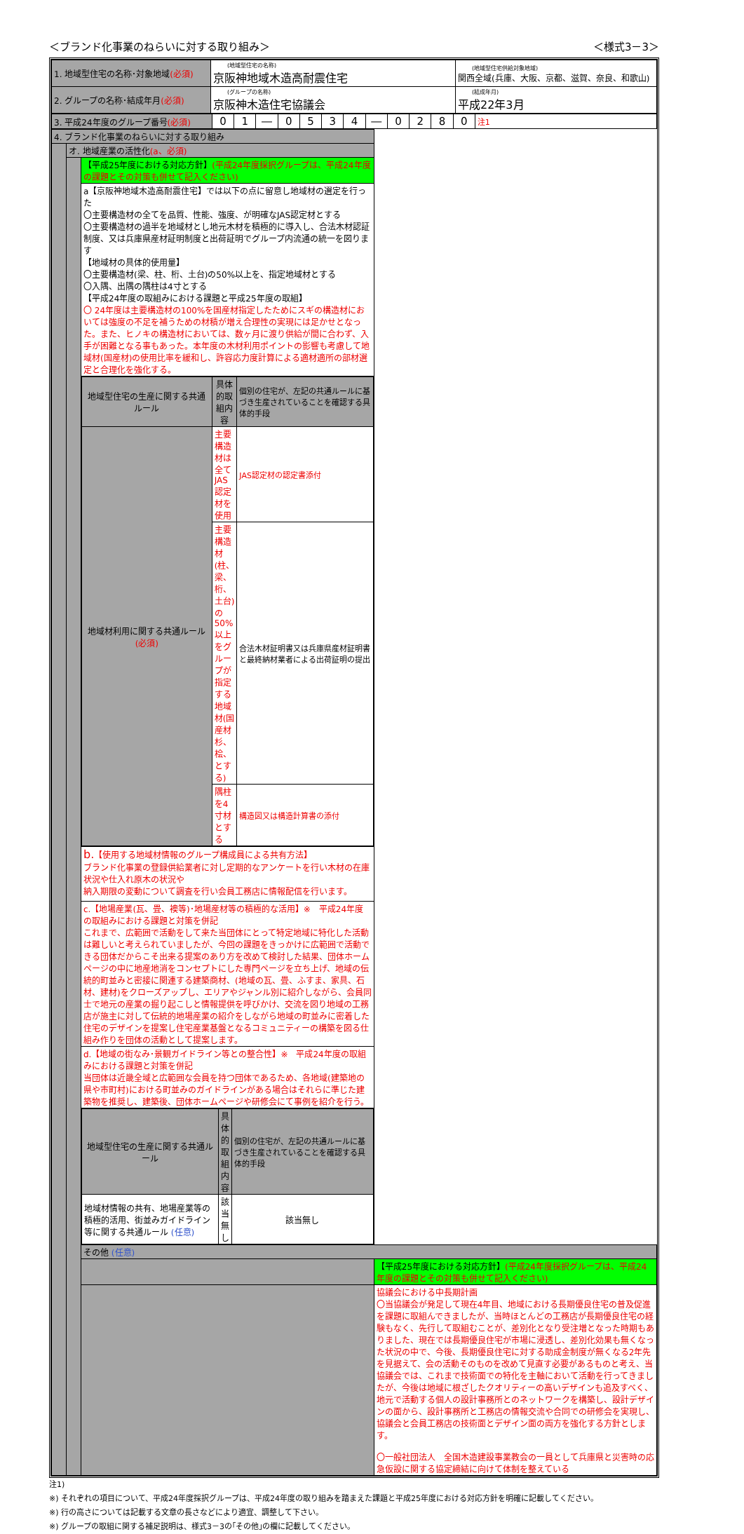＜ブランド化事業のねらいに対する取り組み＞ ＜様式3－3＞
| 1. 地域型住宅の名称･対象地域 (必須) | (地域型住宅の名称) 京阪神地域木造高耐震住宅 | (地域型住宅供給対象地域) 関西全域(兵庫、大阪、京都、滋賀、奈良、和歌山) |
| 2. グループの名称･結成年月 (必須) | (グループの名称) 京阪神木造住宅協議会 | (結成年月) 平成22年3月 |
| 3. 平成24年度のグループ番号 (必須) | 0 | 1 | ― | 0 | 5 | 3 | 4 | ― | 0 | 2 | 8 | 0 | 注1 |
| 4. ブランド化事業のねらいに対する取り組み | | | |
| | オ. 地域産業の活性化 (a、必須) | | |
| | | 【平成25年度における対応方針】 (平成24年度採択グループは、平成24年度の課題とその対策も併せて記入ください) | |
| | | a【京阪神地域木造高耐震住宅】では以下の点に留意し地域材の選定を行った 〇主要構造材の全てを品質、性能、強度、が明確なJAS認定材とする 〇主要構造材の過半を地域材とし地元木材を積極的に導入し、合法木材認証制度、又は兵庫県産材証明制度と出荷証明でグループ内流通の統一を図ります 【地域材の具体的使用量】 〇主要構造材(梁、柱、桁、土台)の50%以上を、指定地域材とする 〇入隅、出隅の隅柱は4寸とする 【平成24年度の取組みにおける課題と平成25年度の取組】 〇 24年度は主要構造材の100%を国産材指定したためにスギの構造材においては強度の不足を補うための材積が増え合理性の実現には足かせとなった。また、ヒノキの構造材においては、数ヶ月に渡り供給が間に合わず、入手が困難となる事もあった。本年度の木材利用ポイントの影響も考慮して地域材(国産材)の使用比率を緩和し、許容応力度計算による適材適所の部材選定と合理化を強化する。 | |
| | | / 地域型住宅の生産に関する共通ルール / 具体的取組内容 / 個別の住宅が、左記の共通ルールに基づき生産されていることを確認する具体的手段 / / --- / --- / --- / / 地域材利用に関する共通ルール (必須) / 主要構造材は全てJAS認定材を使用 / JAS認定材の認定書添付 / / / 主要構造材(柱、梁、桁、土台)の50%以上をグループが 指定する地域材(国産材 杉、桧、とする) / 合法木材証明書又は兵庫県産材証明書と最終納材業者による出荷証明の提出 / / / 隅柱を4寸材とする / 構造図又は構造計算書の添付 / | |
| | | b. 【使用する地域材情報のグループ構成員による共有方法】 ブランド化事業の登録供給業者に対し定期的なアンケートを行い木材の在庫状況や仕入れ原木の状況や 納入期限の変動について調査を行い会員工務店に情報配信を行います。 | |
| | | c.【地場産業(瓦、畳、襖等)･地場産材等の積極的な活用】※ 平成24年度の取組みにおける課題と対策を併記 これまで、広範囲で活動をして来た当団体にとって特定地域に特化した活動は難しいと考えられていましたが、今回の課題をきっかけに広範囲で活動できる団体だからこそ出来る提案のあり方を改めて検討した結果、団体ホームページの中に地産地消をコンセプトにした専門ページを立ち上げ、地域の伝統的町並みと密接に関連する建築商材、(地域の瓦、畳、ふすま、家具、石材、建材)をクローズアップし、エリアやジャンル別に紹介しながら、会員同士で地元の産業の掘り起こしと情報提供を呼びかけ、交流を図り地域の工務店が施主に対して伝統的地場産業の紹介をしながら地域の町並みに密着した住宅のデザインを提案し住宅産業基盤となるコミュニティーの構築を図る仕組み作りを団体の活動として提案します。 | |
| | | d.【地域の街なみ･景観ガイドライン等との整合性】※ 平成24年度の取組みにおける課題と対策を併記 当団体は近畿全域と広範囲な会員を持つ団体であるため、各地域(建築地の県や市町村)における町並みのガイドラインがある場合はそれらに準じた建築物を推奨し、建築後、団体ホームページや研修会にて事例を紹介を行う。 | |
| | | / 地域型住宅の生産に関する共通ルール / 具体的取組内容 / 個別の住宅が、左記の共通ルールに基づき生産されていることを確認する具体的手段 / / --- / --- / --- / / 地域材情報の共有、地場産業等の積極的活用、街並みガイドライン等に関する共通ルール (任意) / 該当無し / 該当無し / | |
| | | その他 (任意) | |
| | | | 【平成25年度における対応方針】 (平成24年度採択グループは、平成24年度の課題とその対策も併せて記入ください) |
| | | | 協議会における中長期計画 〇当協議会が発足して現在4年目、地域における長期優良住宅の普及促進を課題に取組んできましたが、当時ほとんどの工務店が長期優良住宅の経験もなく、先行して取組むことが、差別化となり受注増となった時期もありました、現在では長期優良住宅が市場に浸透し、差別化効果も無くなった状況の中で、今後、長期優良住宅に対する助成金制度が無くなる2年先を見据えて、会の活動そのものを改めて見直す必要があるものと考え、当協議会では、これまで技術面での特化を主軸において活動を行ってきましたが、今後は地域に根ざしたクオリティーの高いデザインも追及すべく、地元で活動する個人の設計事務所とのネットワークを構築し、設計デザインの面から、設計事務所と工務店の情報交流や合同での研修会を実現し、協議会と会員工務店の技術面とデザイン面の両方を強化する方針とします。 〇一般社団法人 全国木造建設事業教会の一員として兵庫県と災害時の応急仮設に関する協定締結に向けて体制を整えている |
注1)
※) それぞれの項目について、平成24年度採択グループは、平成24年度の取り組みを踏まえた課題と平成25年度における対応方針を明確に記載してください。
※) 行の高さについては記載する文章の長さなどにより適宜、調整して下さい。
※) グループの取組に関する補足説明は、様式3－3の｢その他｣の欄に記載してください。